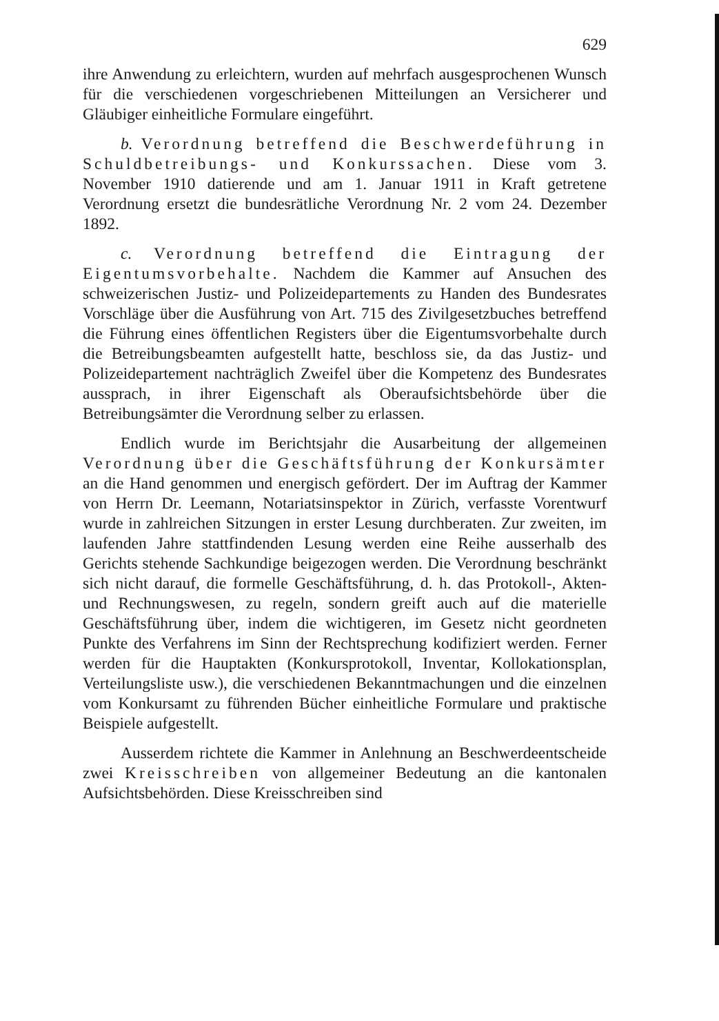629
ihre Anwendung zu erleichtern, wurden auf mehrfach ausgesprochenen Wunsch für die verschiedenen vorgeschriebenen Mitteilungen an Versicherer und Gläubiger einheitliche Formulare eingeführt.
b. Verordnung betreffend die Beschwerdeführung in Schuldbetreibungs- und Konkurssachen. Diese vom 3. November 1910 datierende und am 1. Januar 1911 in Kraft getretene Verordnung ersetzt die bundesrätliche Verordnung Nr. 2 vom 24. Dezember 1892.
c. Verordnung betreffend die Eintragung der Eigentumsvorbehalte. Nachdem die Kammer auf Ansuchen des schweizerischen Justiz- und Polizeidepartements zu Handen des Bundesrates Vorschläge über die Ausführung von Art. 715 des Zivilgesetzbuches betreffend die Führung eines öffentlichen Registers über die Eigentumsvorbehalte durch die Betreibungsbeamten aufgestellt hatte, beschloss sie, da das Justiz- und Polizeidepartement nachträglich Zweifel über die Kompetenz des Bundesrates aussprach, in ihrer Eigenschaft als Oberaufsichtsbehörde über die Betreibungsämter die Verordnung selber zu erlassen.
Endlich wurde im Berichtsjahr die Ausarbeitung der allgemeinen Verordnung über die Geschäftsführung der Konkursämter an die Hand genommen und energisch gefördert. Der im Auftrag der Kammer von Herrn Dr. Leemann, Notariatsinspektor in Zürich, verfasste Vorentwurf wurde in zahlreichen Sitzungen in erster Lesung durchberaten. Zur zweiten, im laufenden Jahre stattfindenden Lesung werden eine Reihe ausserhalb des Gerichts stehende Sachkundige beigezogen werden. Die Verordnung beschränkt sich nicht darauf, die formelle Geschäftsführung, d. h. das Protokoll-, Akten- und Rechnungswesen, zu regeln, sondern greift auch auf die materielle Geschäftsführung über, indem die wichtigeren, im Gesetz nicht geordneten Punkte des Verfahrens im Sinn der Rechtsprechung kodifiziert werden. Ferner werden für die Hauptakten (Konkursprotokoll, Inventar, Kollokationsplan, Verteilungsliste usw.), die verschiedenen Bekanntmachungen und die einzelnen vom Konkursamt zu führenden Bücher einheitliche Formulare und praktische Beispiele aufgestellt.
Ausserdem richtete die Kammer in Anlehnung an Beschwerdeentscheide zwei Kreisschreiben von allgemeiner Bedeutung an die kantonalen Aufsichtsbehörden. Diese Kreisschreiben sind